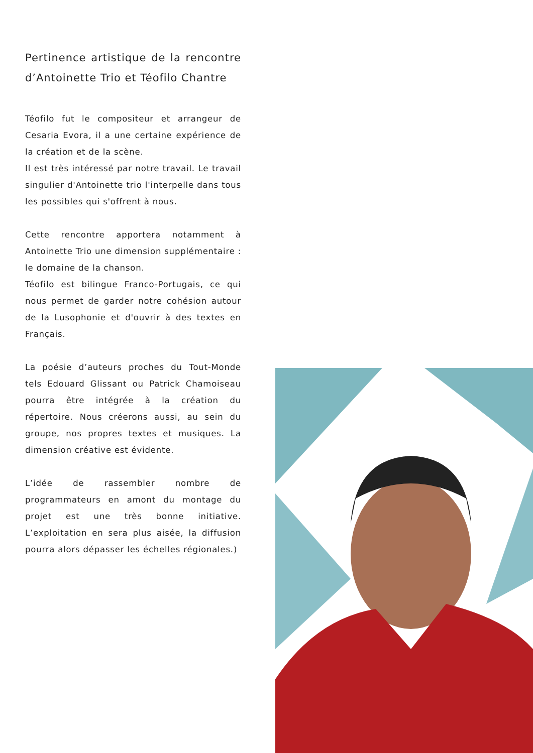Pertinence artistique de la rencontre d’Antoinette Trio et Téofilo Chantre
Téofilo fut le compositeur et arrangeur de Cesaria Evora, il a une certaine expérience de la création et de la scène.
Il est très intéressé par notre travail. Le travail singulier d'Antoinette trio l'interpelle dans tous les possibles qui s'offrent à nous.
Cette rencontre apportera notamment à Antoinette Trio une dimension supplémentaire : le domaine de la chanson.
Téofilo est bilingue Franco-Portugais, ce qui nous permet de garder notre cohésion autour de la Lusophonie et d'ouvrir à des textes en Français.
La poésie d’auteurs proches du Tout-Monde tels Edouard Glissant ou Patrick Chamoiseau pourra être intégrée à la création du répertoire. Nous créerons aussi, au sein du groupe, nos propres textes et musiques. La dimension créative est évidente.
L’idée de rassembler nombre de programmateurs en amont du montage du projet est une très bonne initiative. L’exploitation en sera plus aisée, la diffusion pourra alors dépasser les échelles régionales.)